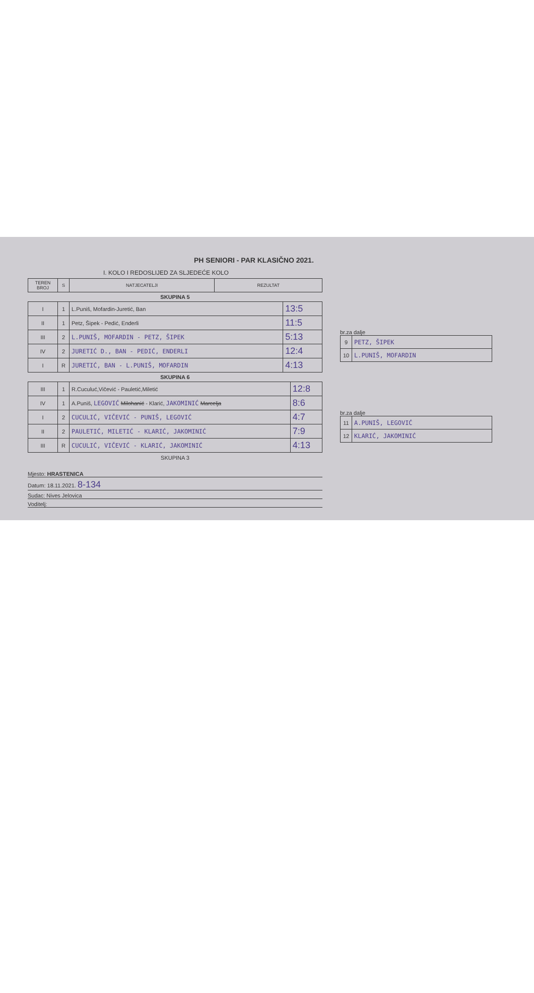PH SENIORI - PAR KLASIČNO 2021.
I. KOLO I REDOSLIJED ZA SLJEDEĆE KOLO
| TEREN BROJ | S | NATJECATELJI | REZULTAT |
| --- | --- | --- | --- |
SKUPINA 5
| I | 1 | L.Puniš, Mofardin-Juretić, Ban | 13:5 |
| II | 1 | Petz, Šipek - Pedić, Enderli | 11:5 |
| III | 2 | L.PUNIŠ, MOFARDIN - PETZ, ŠIPEK | 5:13 |
| IV | 2 | JURETIĆ D., BAN - PEDIĆ, ENDERLI | 12:4 |
| I | R | JURETIĆ, BAN - L.PUNIŠ, MOFARDIN | 4:13 |
SKUPINA 6
| III | 1 | R.Cuculuć,Vičević - Pauletić,Miletić | 12:8 |
| IV | 1 | A.Puniš, LEGOVIĆ Milohanić - Klarić, JAKOMINIĆ Marcelja | 8:6 |
| I | 2 | CUCULIĆ, VIČEVIĆ - PUNIŠ, LEGOVIĆ | 4:7 |
| II | 2 | PAULETIĆ, MILETIĆ - KLARIĆ, JAKOMINIĆ | 7:9 |
| III | R | CUCULIĆ, VIČEVIĆ - KLARIĆ, JAKOMINIĆ | 4:13 |
SKUPINA 3
Mjesto: HRASTENICA
Datum: 18.11.2021. 8-134
Sudac: Nives Jelovica
Voditelj:
br.za dalje
| 9 | PETZ, ŠIPEK |
| 10 | L.PUNIŠ, MOFARDIN |
br.za dalje
| 11 | A.PUNIŠ, LEGOVIĆ |
| 12 | KLARIĆ, JAKOMINIĆ |